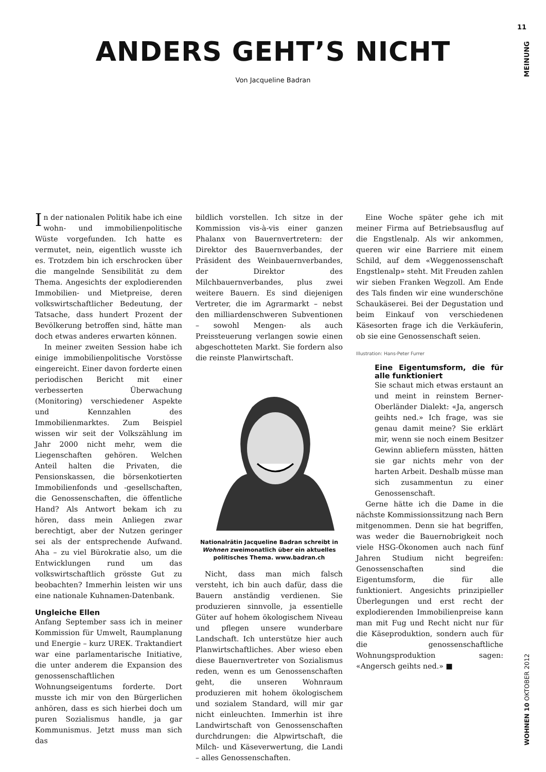11
MEINUNG
WOHNEN 10 OKTOBER 2012
ANDERS GEHT’S NICHT
Von Jacqueline Badran
In der nationalen Politik habe ich eine wohn- und immobilienpolitische Wüste vorgefunden. Ich hatte es vermutet, nein, eigentlich wusste ich es. Trotzdem bin ich erschrocken über die mangelnde Sensibilität zu dem Thema. Angesichts der explodierenden Immobilien- und Mietpreise, deren volkswirtschaftlicher Bedeutung, der Tatsache, dass hundert Prozent der Bevölkerung betroffen sind, hätte man doch etwas anderes erwarten können.
In meiner zweiten Session habe ich einige immobilienpolitische Vorstösse eingereicht. Einer davon forderte einen periodischen Bericht mit einer verbesserten Überwachung (Monitoring) verschiedener Aspekte und Kennzahlen des Immobilienmarktes. Zum Beispiel wissen wir seit der Volkszählung im Jahr 2000 nicht mehr, wem die Liegenschaften gehören. Welchen Anteil halten die Privaten, die Pensionskassen, die börsenkotierten Immobilienfonds und -gesellschaften, die Genossenschaften, die öffentliche Hand? Als Antwort bekam ich zu hören, dass mein Anliegen zwar berechtigt, aber der Nutzen geringer sei als der entsprechende Aufwand. Aha – zu viel Bürokratie also, um die Entwicklungen rund um das volkswirtschaftlich grösste Gut zu beobachten? Immerhin leisten wir uns eine nationale Kuhnamen-Datenbank.
Ungleiche Ellen
Anfang September sass ich in meiner Kommission für Umwelt, Raumplanung und Energie – kurz UREK. Traktandiert war eine parlamentarische Initiative, die unter anderem die Expansion des genossenschaftlichen Wohnungseigentums forderte. Dort musste ich mir von den Bürgerlichen anhören, dass es sich hierbei doch um puren Sozialismus handle, ja gar Kommunismus. Jetzt muss man sich das
bildlich vorstellen. Ich sitze in der Kommission vis-à-vis einer ganzen Phalanx von Bauernvertretern: der Direktor des Bauernverbandes, der Präsident des Weinbauernverbandes, der Direktor des Milchbauernverbandes, plus zwei weitere Bauern. Es sind diejenigen Vertreter, die im Agrarmarkt – nebst den milliardenschweren Subventionen – sowohl Mengen- als auch Preissteuerung verlangen sowie einen abgeschotteten Markt. Sie fordern also die reinste Planwirtschaft.
Nationalrätin Jacqueline Badran schreibt in Wohnen zweimonatlich über ein aktuelles politisches Thema. www.badran.ch
Nicht, dass man mich falsch versteht, ich bin auch dafür, dass die Bauern anständig verdienen. Sie produzieren sinnvolle, ja essentielle Güter auf hohem ökologischem Niveau und pflegen unsere wunderbare Landschaft. Ich unterstütze hier auch Planwirtschaftliches. Aber wieso eben diese Bauernvertreter von Sozialismus reden, wenn es um Genossenschaften geht, die unseren Wohnraum produzieren mit hohem ökologischem und sozialem Standard, will mir gar nicht einleuchten. Immerhin ist ihre Landwirtschaft von Genossenschaften durchdrungen: die Alpwirtschaft, die Milch- und Käseverwertung, die Landi – alles Genossenschaften.
Eine Woche später gehe ich mit meiner Firma auf Betriebsausflug auf die Engstlenalp. Als wir ankommen, queren wir eine Barriere mit einem Schild, auf dem «Weggenossenschaft Engstlenalp» steht. Mit Freuden zahlen wir sieben Franken Wegzoll. Am Ende des Tals finden wir eine wunderschöne Schaukäserei. Bei der Degustation und beim Einkauf von verschiedenen Käsesorten frage ich die Verkäuferin, ob sie eine Genossenschaft seien.
Illustration: Hans-Peter Furrer
Eine Eigentumsform, die für alle funktioniert
Sie schaut mich etwas erstaunt an und meint in reinstem Berner-Oberländer Dialekt: «Ja, angersch geihts ned.» Ich frage, was sie genau damit meine? Sie erklärt mir, wenn sie noch einem Besitzer Gewinn abliefern müssten, hätten sie gar nichts mehr von der harten Arbeit. Deshalb müsse man sich zusammentun zu einer Genossenschaft.
Gerne hätte ich die Dame in die nächste Kommissionssitzung nach Bern mitgenommen. Denn sie hat begriffen, was weder die Bauernobrigkeit noch viele HSG-Ökonomen auch nach fünf Jahren Studium nicht begreifen: Genossenschaften sind die Eigentumsform, die für alle funktioniert. Angesichts prinzipieller Überlegungen und erst recht der explodierenden Immobilienpreise kann man mit Fug und Recht nicht nur für die Käseproduktion, sondern auch für die genossenschaftliche Wohnungsproduktion sagen: «Angersch geihts ned.» ■